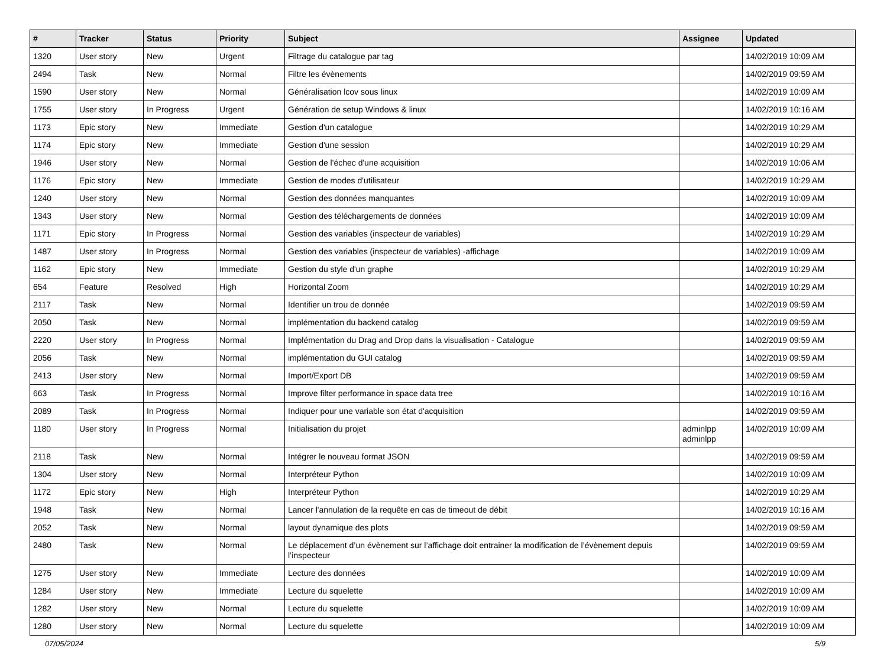| # | Tracker | Status | Priority | Subject | Assignee | Updated |
| --- | --- | --- | --- | --- | --- | --- |
| 1320 | User story | New | Urgent | Filtrage du catalogue par tag | | 14/02/2019 10:09 AM |
| 2494 | Task | New | Normal | Filtre les évènements | | 14/02/2019 09:59 AM |
| 1590 | User story | New | Normal | Généralisation lcov sous linux | | 14/02/2019 10:09 AM |
| 1755 | User story | In Progress | Urgent | Génération de setup Windows & linux | | 14/02/2019 10:16 AM |
| 1173 | Epic story | New | Immediate | Gestion d'un catalogue | | 14/02/2019 10:29 AM |
| 1174 | Epic story | New | Immediate | Gestion d'une session | | 14/02/2019 10:29 AM |
| 1946 | User story | New | Normal | Gestion de l'échec d'une acquisition | | 14/02/2019 10:06 AM |
| 1176 | Epic story | New | Immediate | Gestion de modes d'utilisateur | | 14/02/2019 10:29 AM |
| 1240 | User story | New | Normal | Gestion des données manquantes | | 14/02/2019 10:09 AM |
| 1343 | User story | New | Normal | Gestion des téléchargements de données | | 14/02/2019 10:09 AM |
| 1171 | Epic story | In Progress | Normal | Gestion des variables (inspecteur de variables) | | 14/02/2019 10:29 AM |
| 1487 | User story | In Progress | Normal | Gestion des variables (inspecteur de variables) -affichage | | 14/02/2019 10:09 AM |
| 1162 | Epic story | New | Immediate | Gestion du style d'un graphe | | 14/02/2019 10:29 AM |
| 654 | Feature | Resolved | High | Horizontal Zoom | | 14/02/2019 10:29 AM |
| 2117 | Task | New | Normal | Identifier un trou de donnée | | 14/02/2019 09:59 AM |
| 2050 | Task | New | Normal | implémentation du backend catalog | | 14/02/2019 09:59 AM |
| 2220 | User story | In Progress | Normal | Implémentation du Drag and Drop dans la visualisation - Catalogue | | 14/02/2019 09:59 AM |
| 2056 | Task | New | Normal | implémentation du GUI catalog | | 14/02/2019 09:59 AM |
| 2413 | User story | New | Normal | Import/Export DB | | 14/02/2019 09:59 AM |
| 663 | Task | In Progress | Normal | Improve filter performance in space data tree | | 14/02/2019 10:16 AM |
| 2089 | Task | In Progress | Normal | Indiquer pour une variable son état d'acquisition | | 14/02/2019 09:59 AM |
| 1180 | User story | In Progress | Normal | Initialisation du projet | adminlpp adminlpp | 14/02/2019 10:09 AM |
| 2118 | Task | New | Normal | Intégrer le nouveau format JSON | | 14/02/2019 09:59 AM |
| 1304 | User story | New | Normal | Interpréteur Python | | 14/02/2019 10:09 AM |
| 1172 | Epic story | New | High | Interpréteur Python | | 14/02/2019 10:29 AM |
| 1948 | Task | New | Normal | Lancer l'annulation de la requête en cas de timeout de débit | | 14/02/2019 10:16 AM |
| 2052 | Task | New | Normal | layout dynamique des plots | | 14/02/2019 09:59 AM |
| 2480 | Task | New | Normal | Le déplacement d’un évènement sur l’affichage doit entrainer la modification de l’évènement depuis l’inspecteur | | 14/02/2019 09:59 AM |
| 1275 | User story | New | Immediate | Lecture des données | | 14/02/2019 10:09 AM |
| 1284 | User story | New | Immediate | Lecture du squelette | | 14/02/2019 10:09 AM |
| 1282 | User story | New | Normal | Lecture du squelette | | 14/02/2019 10:09 AM |
| 1280 | User story | New | Normal | Lecture du squelette | | 14/02/2019 10:09 AM |
07/05/2024 5/9